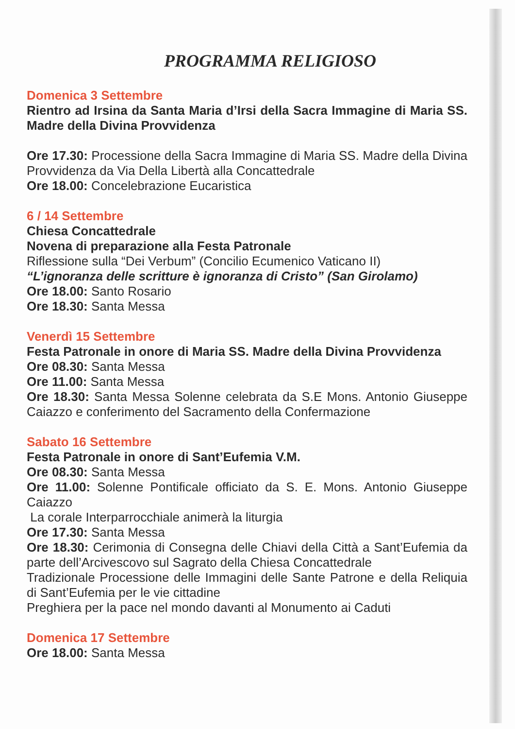PROGRAMMA RELIGIOSO
Domenica 3 Settembre
Rientro ad Irsina da Santa Maria d’Irsi della Sacra Immagine di Maria SS. Madre della Divina Provvidenza
Ore 17.30: Processione della Sacra Immagine di Maria SS. Madre della Divina Provvidenza da Via Della Libertà alla Concattedrale
Ore 18.00: Concelebrazione Eucaristica
6 / 14 Settembre
Chiesa Concattedrale
Novena di preparazione alla Festa Patronale
Riflessione sulla “Dei Verbum” (Concilio Ecumenico Vaticano II)
“L’ignoranza delle scritture è ignoranza di Cristo” (San Girolamo)
Ore 18.00: Santo Rosario
Ore 18.30: Santa Messa
Venerdì 15 Settembre
Festa Patronale in onore di Maria SS. Madre della Divina Provvidenza
Ore 08.30: Santa Messa
Ore 11.00: Santa Messa
Ore 18.30: Santa Messa Solenne celebrata da S.E Mons. Antonio Giuseppe Caiazzo e conferimento del Sacramento della Confermazione
Sabato 16 Settembre
Festa Patronale in onore di Sant’Eufemia V.M.
Ore 08.30: Santa Messa
Ore 11.00: Solenne Pontificale officiato da S. E. Mons. Antonio Giuseppe Caiazzo
La corale Interparrocchiale animerà la liturgia
Ore 17.30: Santa Messa
Ore 18.30: Cerimonia di Consegna delle Chiavi della Città a Sant’Eufemia da parte dell’Arcivescovo sul Sagrato della Chiesa Concattedrale
Tradizionale Processione delle Immagini delle Sante Patrone e della Reliquia di Sant’Eufemia per le vie cittadine
Preghiera per la pace nel mondo davanti al Monumento ai Caduti
Domenica 17 Settembre
Ore 18.00: Santa Messa